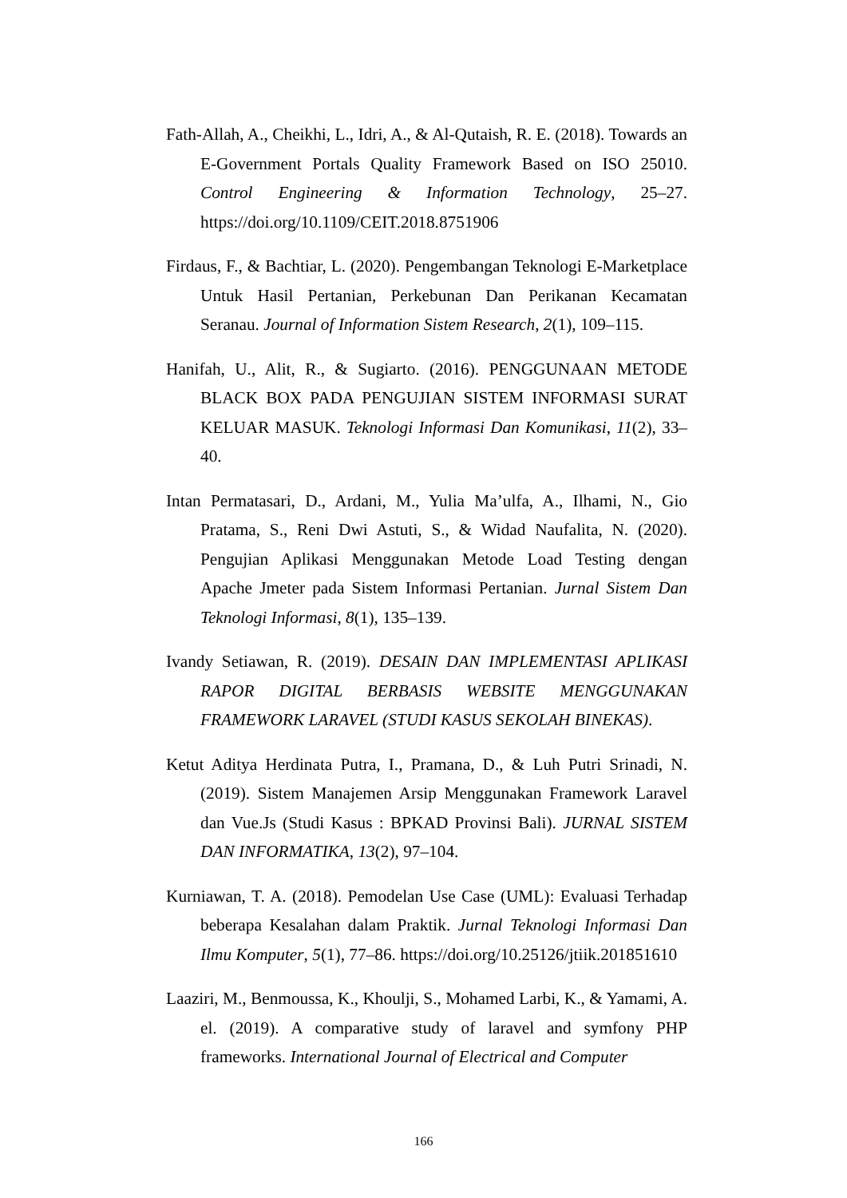Fath-Allah, A., Cheikhi, L., Idri, A., & Al-Qutaish, R. E. (2018). Towards an E-Government Portals Quality Framework Based on ISO 25010. Control Engineering & Information Technology, 25–27. https://doi.org/10.1109/CEIT.2018.8751906
Firdaus, F., & Bachtiar, L. (2020). Pengembangan Teknologi E-Marketplace Untuk Hasil Pertanian, Perkebunan Dan Perikanan Kecamatan Seranau. Journal of Information Sistem Research, 2(1), 109–115.
Hanifah, U., Alit, R., & Sugiarto. (2016). PENGGUNAAN METODE BLACK BOX PADA PENGUJIAN SISTEM INFORMASI SURAT KELUAR MASUK. Teknologi Informasi Dan Komunikasi, 11(2), 33–40.
Intan Permatasari, D., Ardani, M., Yulia Ma’ulfa, A., Ilhami, N., Gio Pratama, S., Reni Dwi Astuti, S., & Widad Naufalita, N. (2020). Pengujian Aplikasi Menggunakan Metode Load Testing dengan Apache Jmeter pada Sistem Informasi Pertanian. Jurnal Sistem Dan Teknologi Informasi, 8(1), 135–139.
Ivandy Setiawan, R. (2019). DESAIN DAN IMPLEMENTASI APLIKASI RAPOR DIGITAL BERBASIS WEBSITE MENGGUNAKAN FRAMEWORK LARAVEL (STUDI KASUS SEKOLAH BINEKAS).
Ketut Aditya Herdinata Putra, I., Pramana, D., & Luh Putri Srinadi, N. (2019). Sistem Manajemen Arsip Menggunakan Framework Laravel dan Vue.Js (Studi Kasus : BPKAD Provinsi Bali). JURNAL SISTEM DAN INFORMATIKA, 13(2), 97–104.
Kurniawan, T. A. (2018). Pemodelan Use Case (UML): Evaluasi Terhadap beberapa Kesalahan dalam Praktik. Jurnal Teknologi Informasi Dan Ilmu Komputer, 5(1), 77–86. https://doi.org/10.25126/jtiik.201851610
Laaziri, M., Benmoussa, K., Khoulji, S., Mohamed Larbi, K., & Yamami, A. el. (2019). A comparative study of laravel and symfony PHP frameworks. International Journal of Electrical and Computer
166